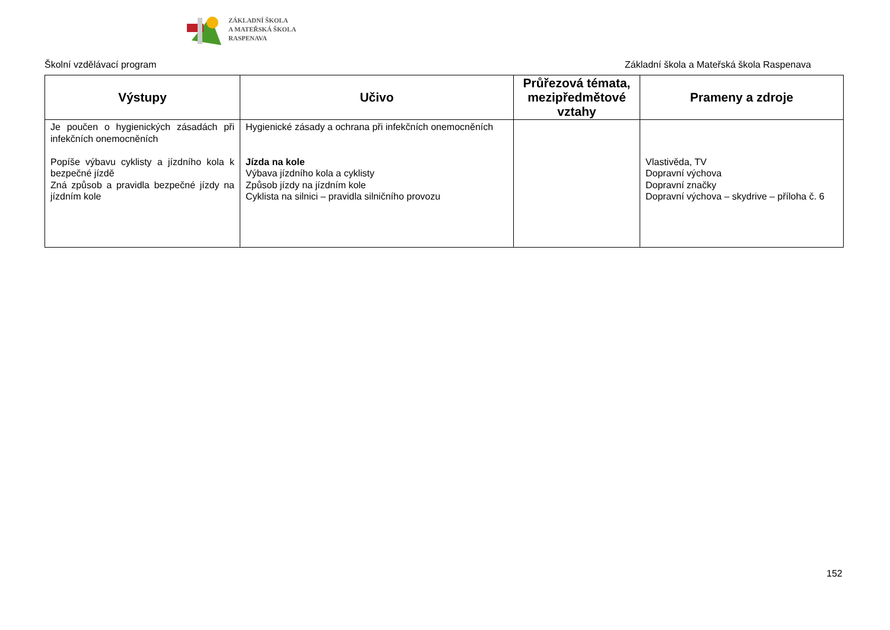ZÁKLADNÍ ŠKOLA
A MATEŘSKÁ ŠKOLA
RASPENAVA
Školní vzdělávací program Základní škola a Mateřská škola Raspenava
| Výstupy | Učivo | Průřezová témata, mezipředmětové vztahy | Prameny a zdroje |
| --- | --- | --- | --- |
| Je poučen o hygienických zásadách při infekčních onemocněních Popíše výbavu cyklisty a jízdního kola k bezpečné jízdě Zná způsob a pravidla bezpečné jízdy na jízdním kole | Hygienické zásady a ochrana při infekčních onemocněních Jízda na kole Výbava jízdního kola a cyklisty Způsob jízdy na jízdním kole Cyklista na silnici – pravidla silničního provozu | | Vlastivěda, TV Dopravní výchova Dopravní značky Dopravní výchova – skydrive – příloha č. 6 |
152